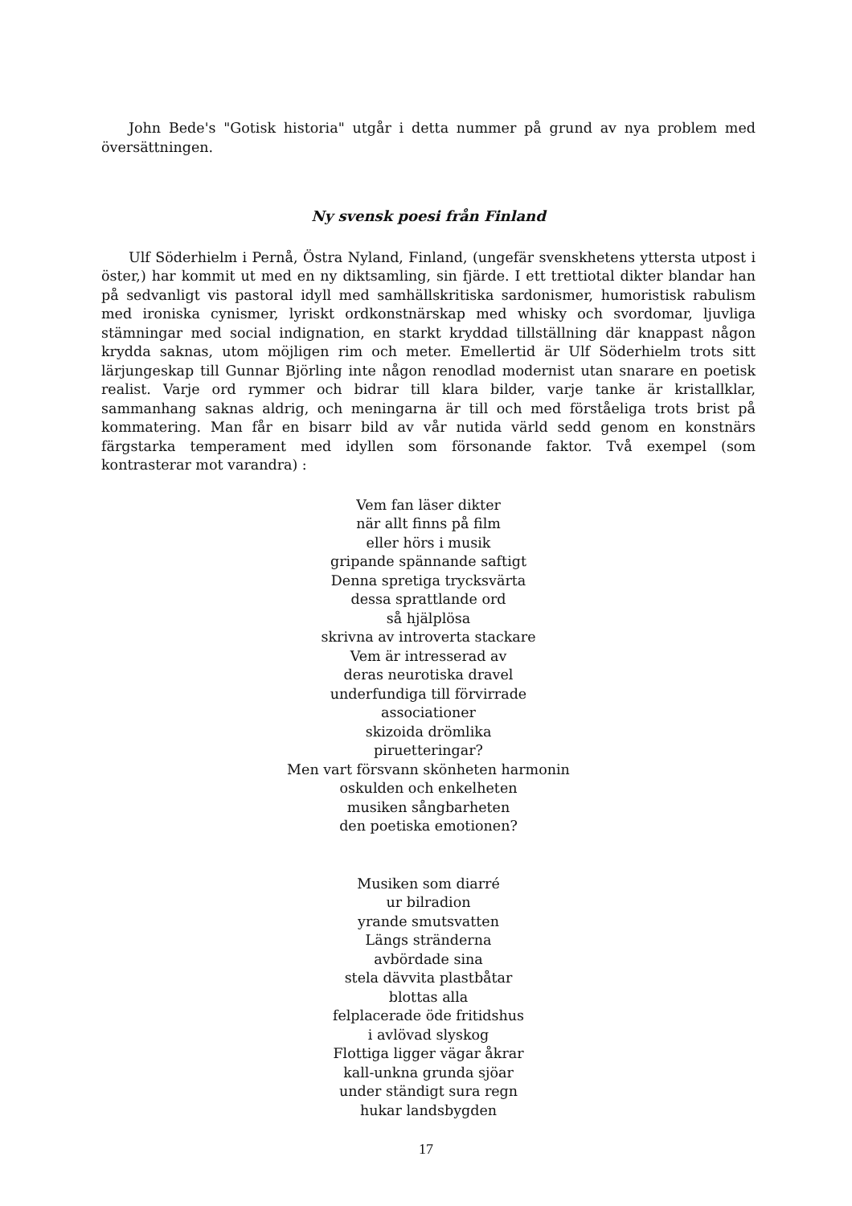John Bede's "Gotisk historia" utgår i detta nummer på grund av nya problem med översättningen.
Ny svensk poesi från Finland
Ulf Söderhielm i Pernå, Östra Nyland, Finland, (ungefär svenskhetens yttersta utpost i öster,) har kommit ut med en ny diktsamling, sin fjärde. I ett trettiotal dikter blandar han på sedvanligt vis pastoral idyll med samhällskritiska sardonismer, humoristisk rabulism med ironiska cynismer, lyriskt ordkonstnärskap med whisky och svordomar, ljuvliga stämningar med social indignation, en starkt kryddad tillställning där knappast någon krydda saknas, utom möjligen rim och meter. Emellertid är Ulf Söderhielm trots sitt lärjungeskap till Gunnar Björling inte någon renodlad modernist utan snarare en poetisk realist. Varje ord rymmer och bidrar till klara bilder, varje tanke är kristallklar, sammanhang saknas aldrig, och meningarna är till och med förståeliga trots brist på kommatering. Man får en bisarr bild av vår nutida värld sedd genom en konstnärs färgstarka temperament med idyllen som försonande faktor. Två exempel (som kontrasterar mot varandra) :
Vem fan läser dikter
när allt finns på film
eller hörs i musik
gripande spännande saftigt
Denna spretiga trycksvärta
dessa sprattlande ord
så hjälplösa
skrivna av introverta stackare
Vem är intresserad av
deras neurotiska dravel
underfundiga till förvirrade
associationer
skizoida drömlika
piruetteringar?
Men vart försvann skönheten harmonin
oskulden och enkelheten
musiken sångbarheten
den poetiska emotionen?
Musiken som diarré
ur bilradion
yrande smutsvatten
Längs stränderna
avbördade sina
stela dävvita plastbåtar
blottas alla
felplacerade öde fritidshus
i avlövad slyskog
Flottiga ligger vägar åkrar
kall-unkna grunda sjöar
under ständigt sura regn
hukar landsbygden
17